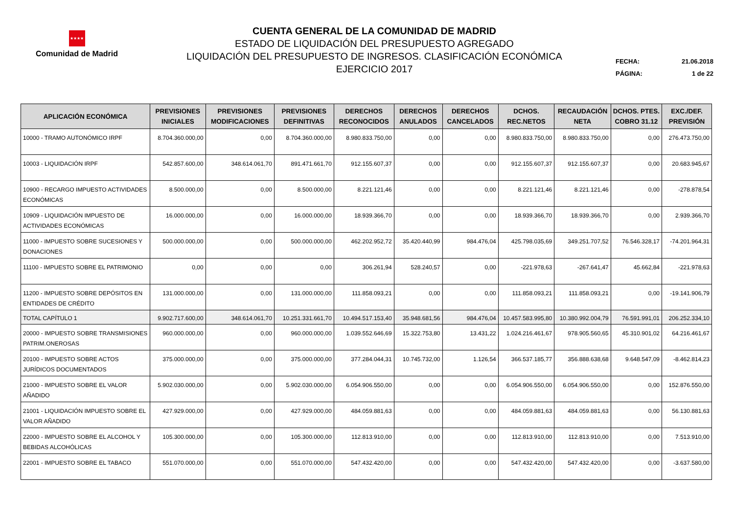★★★★
Comunidad de Madrid
CUENTA GENERAL DE LA COMUNIDAD DE MADRID
ESTADO DE LIQUIDACIÓN DEL PRESUPUESTO AGREGADO
LIQUIDACIÓN DEL PRESUPUESTO DE INGRESOS. CLASIFICACIÓN ECONÓMICA
EJERCICIO 2017
FECHA: 21.06.2018
PÁGINA: 1 de 22
| APLICACIÓN ECONÓMICA | PREVISIONES INICIALES | PREVISIONES MODIFICACIONES | PREVISIONES DEFINITIVAS | DERECHOS RECONOCIDOS | DERECHOS ANULADOS | DERECHOS CANCELADOS | DCHOS. REC.NETOS | RECAUDACIÓN NETA | DCHOS. PTES. COBRO 31.12 | EXC./DEF. PREVISIÓN |
| --- | --- | --- | --- | --- | --- | --- | --- | --- | --- | --- |
| 10000 - TRAMO AUTONÓMICO IRPF | 8.704.360.000,00 | 0,00 | 8.704.360.000,00 | 8.980.833.750,00 | 0,00 | 0,00 | 8.980.833.750,00 | 8.980.833.750,00 | 0,00 | 276.473.750,00 |
| 10003 - LIQUIDACIÓN IRPF | 542.857.600,00 | 348.614.061,70 | 891.471.661,70 | 912.155.607,37 | 0,00 | 0,00 | 912.155.607,37 | 912.155.607,37 | 0,00 | 20.683.945,67 |
| 10900 - RECARGO IMPUESTO ACTIVIDADES ECONÓMICAS | 8.500.000,00 | 0,00 | 8.500.000,00 | 8.221.121,46 | 0,00 | 0,00 | 8.221.121,46 | 8.221.121,46 | 0,00 | -278.878,54 |
| 10909 - LIQUIDACIÓN IMPUESTO DE ACTIVIDADES ECONÓMICAS | 16.000.000,00 | 0,00 | 16.000.000,00 | 18.939.366,70 | 0,00 | 0,00 | 18.939.366,70 | 18.939.366,70 | 0,00 | 2.939.366,70 |
| 11000 - IMPUESTO SOBRE SUCESIONES Y DONACIONES | 500.000.000,00 | 0,00 | 500.000.000,00 | 462.202.952,72 | 35.420.440,99 | 984.476,04 | 425.798.035,69 | 349.251.707,52 | 76.546.328,17 | -74.201.964,31 |
| 11100 - IMPUESTO SOBRE EL PATRIMONIO | 0,00 | 0,00 | 0,00 | 306.261,94 | 528.240,57 | 0,00 | -221.978,63 | -267.641,47 | 45.662,84 | -221.978,63 |
| 11200 - IMPUESTO SOBRE DEPÓSITOS EN ENTIDADES DE CRÉDITO | 131.000.000,00 | 0,00 | 131.000.000,00 | 111.858.093,21 | 0,00 | 0,00 | 111.858.093,21 | 111.858.093,21 | 0,00 | -19.141.906,79 |
| TOTAL CAPÍTULO 1 | 9.902.717.600,00 | 348.614.061,70 | 10.251.331.661,70 | 10.494.517.153,40 | 35.948.681,56 | 984.476,04 | 10.457.583.995,80 | 10.380.992.004,79 | 76.591.991,01 | 206.252.334,10 |
| 20000 - IMPUESTO SOBRE TRANSMISIONES PATRIM.ONEROSAS | 960.000.000,00 | 0,00 | 960.000.000,00 | 1.039.552.646,69 | 15.322.753,80 | 13.431,22 | 1.024.216.461,67 | 978.905.560,65 | 45.310.901,02 | 64.216.461,67 |
| 20100 - IMPUESTO SOBRE ACTOS JURÍDICOS DOCUMENTADOS | 375.000.000,00 | 0,00 | 375.000.000,00 | 377.284.044,31 | 10.745.732,00 | 1.126,54 | 366.537.185,77 | 356.888.638,68 | 9.648.547,09 | -8.462.814,23 |
| 21000 - IMPUESTO SOBRE EL VALOR AÑADIDO | 5.902.030.000,00 | 0,00 | 5.902.030.000,00 | 6.054.906.550,00 | 0,00 | 0,00 | 6.054.906.550,00 | 6.054.906.550,00 | 0,00 | 152.876.550,00 |
| 21001 - LIQUIDACIÓN IMPUESTO SOBRE EL VALOR AÑADIDO | 427.929.000,00 | 0,00 | 427.929.000,00 | 484.059.881,63 | 0,00 | 0,00 | 484.059.881,63 | 484.059.881,63 | 0,00 | 56.130.881,63 |
| 22000 - IMPUESTO SOBRE EL ALCOHOL Y BEBIDAS ALCOHÓLICAS | 105.300.000,00 | 0,00 | 105.300.000,00 | 112.813.910,00 | 0,00 | 0,00 | 112.813.910,00 | 112.813.910,00 | 0,00 | 7.513.910,00 |
| 22001 - IMPUESTO SOBRE EL TABACO | 551.070.000,00 | 0,00 | 551.070.000,00 | 547.432.420,00 | 0,00 | 0,00 | 547.432.420,00 | 547.432.420,00 | 0,00 | -3.637.580,00 |